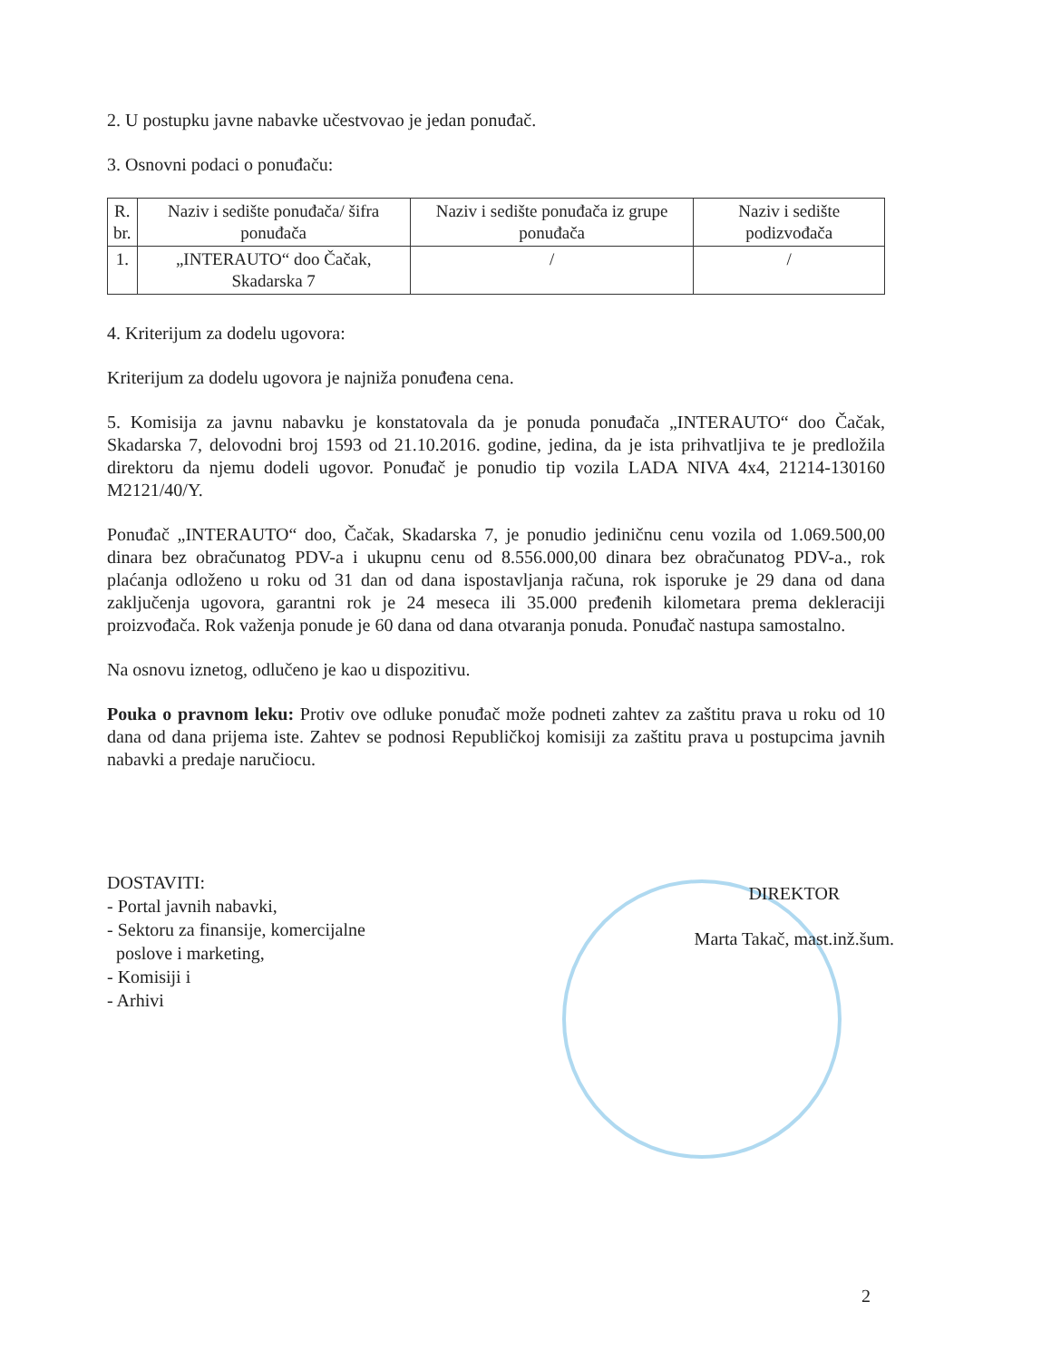2. U postupku javne nabavke učestvovao je jedan ponuđač.
3. Osnovni podaci o ponuđaču:
| R. br. | Naziv i sedište ponuđača/ šifra ponuđača | Naziv i sedište ponuđača iz grupe ponuđača | Naziv i sedište podizvođača |
| --- | --- | --- | --- |
| 1. | „INTERAUTO“ doo Čačak, Skadarska 7 | / | / |
4. Kriterijum za dodelu ugovora:
Kriterijum za dodelu ugovora je najniža ponuđena cena.
5. Komisija za javnu nabavku je konstatovala da je ponuda ponuđača „INTERAUTO“ doo Čačak, Skadarska 7, delovodni broj 1593 od 21.10.2016. godine, jedina, da je ista prihvatljiva te je predložila direktoru da njemu dodeli ugovor. Ponuđač je ponudio tip vozila LADA NIVA 4x4, 21214-130160 M2121/40/Y.
Ponuđač „INTERAUTO“ doo, Čačak, Skadarska 7, je ponudio jediničnu cenu vozila od 1.069.500,00 dinara bez obračunatog PDV-a i ukupnu cenu od 8.556.000,00 dinara bez obračunatog PDV-a., rok plaćanja odloženo u roku od 31 dan od dana ispostavljanja računa, rok isporuke je 29 dana od dana zaključenja ugovora, garantni rok je 24 meseca ili 35.000 pređenih kilometara prema dekleraciji proizvođača. Rok važenja ponude je 60 dana od dana otvaranja ponuda. Ponuđač nastupa samostalno.
Na osnovu iznetog, odlučeno je kao u dispozitivu.
Pouka o pravnom leku: Protiv ove odluke ponuđač može podneti zahtev za zaštitu prava u roku od 10 dana od dana prijema iste. Zahtev se podnosi Republičkoj komisiji za zaštitu prava u postupcima javnih nabavki a predaje naručiocu.
DOSTAVITI:
- Portal javnih nabavki,
- Sektoru za finansije, komercijalne
poslove i marketing,
- Komisiji i
- Arhivi
DIREKTOR
Marta Takač, mast.inž.šum.
2